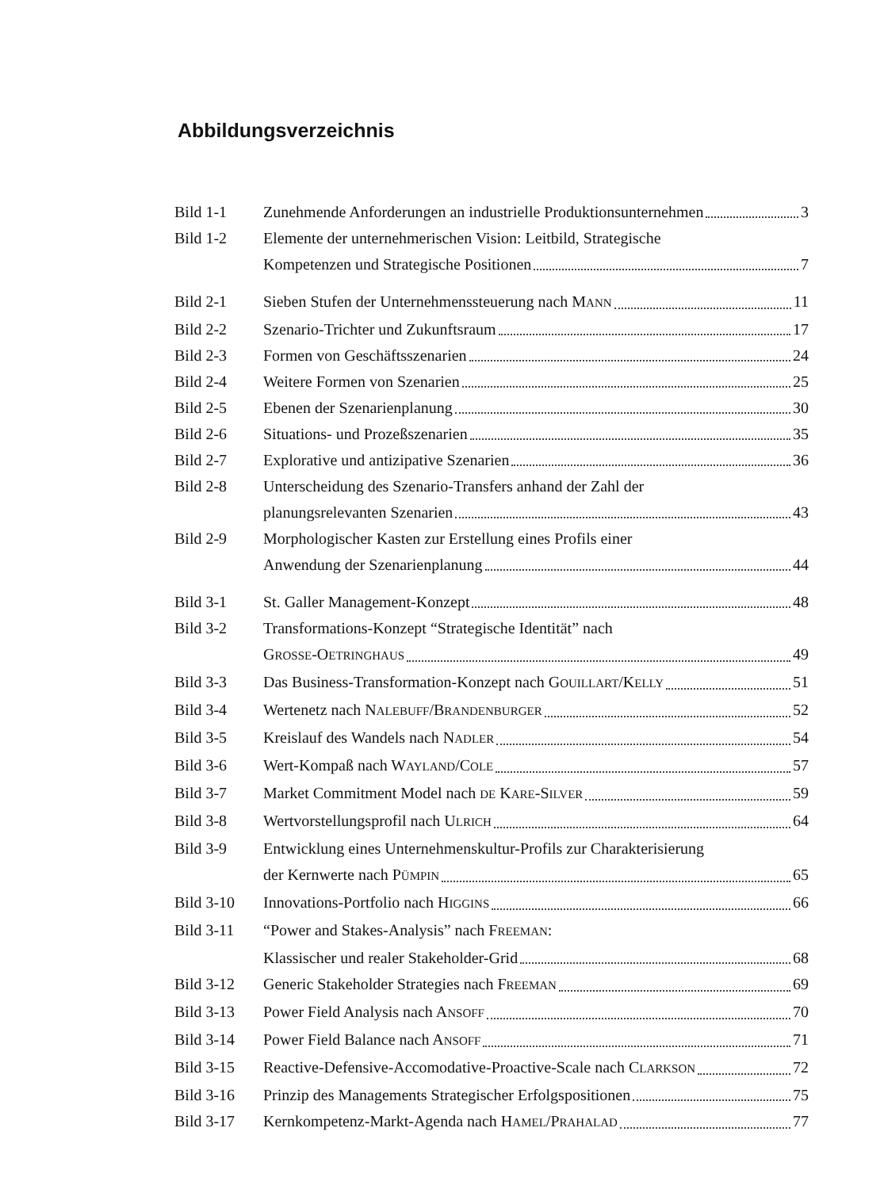Abbildungsverzeichnis
Bild 1-1 Zunehmende Anforderungen an industrielle Produktionsunternehmen 3
Bild 1-2 Elemente der unternehmerischen Vision: Leitbild, Strategische
Kompetenzen und Strategische Positionen 7
Bild 2-1 Sieben Stufen der Unternehmenssteuerung nach MANN 11
Bild 2-2 Szenario-Trichter und Zukunftsraum 17
Bild 2-3 Formen von Geschäftsszenarien 24
Bild 2-4 Weitere Formen von Szenarien 25
Bild 2-5 Ebenen der Szenarienplanung 30
Bild 2-6 Situations- und Prozeßszenarien 35
Bild 2-7 Explorative und antizipative Szenarien 36
Bild 2-8 Unterscheidung des Szenario-Transfers anhand der Zahl der
planungsrelevanten Szenarien 43
Bild 2-9 Morphologischer Kasten zur Erstellung eines Profils einer
Anwendung der Szenarienplanung 44
Bild 3-1 St. Galler Management-Konzept 48
Bild 3-2 Transformations-Konzept “Strategische Identität” nach
GROSSE-OETRINGHAUS 49
Bild 3-3 Das Business-Transformation-Konzept nach GOUILLART/KELLY 51
Bild 3-4 Wertenetz nach NALEBUFF/BRANDENBURGER 52
Bild 3-5 Kreislauf des Wandels nach NADLER 54
Bild 3-6 Wert-Kompaß nach WAYLAND/COLE 57
Bild 3-7 Market Commitment Model nach DE KARE-SILVER 59
Bild 3-8 Wertvorstellungsprofil nach ULRICH 64
Bild 3-9 Entwicklung eines Unternehmenskultur-Profils zur Charakterisierung
der Kernwerte nach PÜMPIN 65
Bild 3-10 Innovations-Portfolio nach HIGGINS 66
Bild 3-11 “Power and Stakes-Analysis” nach FREEMAN:
Klassischer und realer Stakeholder-Grid 68
Bild 3-12 Generic Stakeholder Strategies nach FREEMAN 69
Bild 3-13 Power Field Analysis nach ANSOFF 70
Bild 3-14 Power Field Balance nach ANSOFF 71
Bild 3-15 Reactive-Defensive-Accomodative-Proactive-Scale nach CLARKSON 72
Bild 3-16 Prinzip des Managements Strategischer Erfolgspositionen 75
Bild 3-17 Kernkompetenz-Markt-Agenda nach HAMEL/PRAHALAD 77